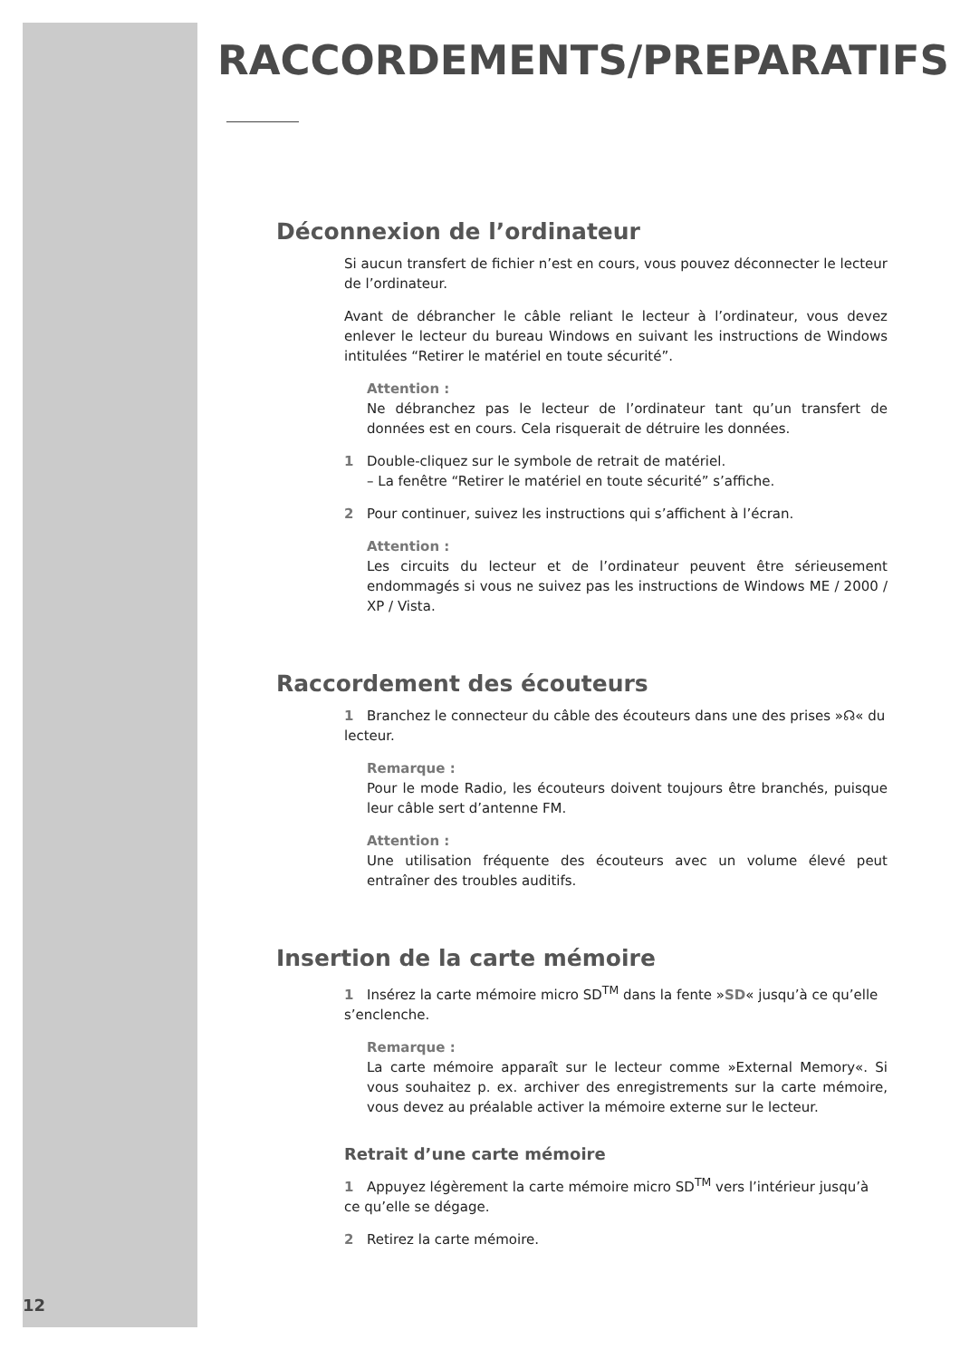RACCORDEMENTS/PREPARATIFS
Déconnexion de l’ordinateur
Si aucun transfert de fichier n’est en cours, vous pouvez déconnecter le lecteur de l’ordinateur.
Avant de débrancher le câble reliant le lecteur à l’ordinateur, vous devez enlever le lecteur du bureau Windows en suivant les instructions de Windows intitulées “Retirer le matériel en toute sécurité”.
Attention :
Ne débranchez pas le lecteur de l’ordinateur tant qu’un transfert de données est en cours. Cela risquerait de détruire les données.
1 Double-cliquez sur le symbole de retrait de matériel.
– La fenêtre “Retirer le matériel en toute sécurité” s’affiche.
2 Pour continuer, suivez les instructions qui s’affichent à l’écran.
Attention :
Les circuits du lecteur et de l’ordinateur peuvent être sérieusement endommagés si vous ne suivez pas les instructions de Windows ME / 2000 / XP / Vista.
Raccordement des écouteurs
1 Branchez le connecteur du câble des écouteurs dans une des prises »☊« du lecteur.
Remarque :
Pour le mode Radio, les écouteurs doivent toujours être branchés, puisque leur câble sert d’antenne FM.
Attention :
Une utilisation fréquente des écouteurs avec un volume élevé peut entraîner des troubles auditifs.
Insertion de la carte mémoire
1 Insérez la carte mémoire micro SD<sup>TM</sup> dans la fente »SD« jusqu’à ce qu’elle s’enclenche.
Remarque :
La carte mémoire apparaît sur le lecteur comme »External Memory«. Si vous souhaitez p. ex. archiver des enregistrements sur la carte mémoire, vous devez au préalable activer la mémoire externe sur le lecteur.
Retrait d’une carte mémoire
1 Appuyez légèrement la carte mémoire micro SD<sup>TM</sup> vers l’intérieur jusqu’à ce qu’elle se dégage.
2 Retirez la carte mémoire.
12